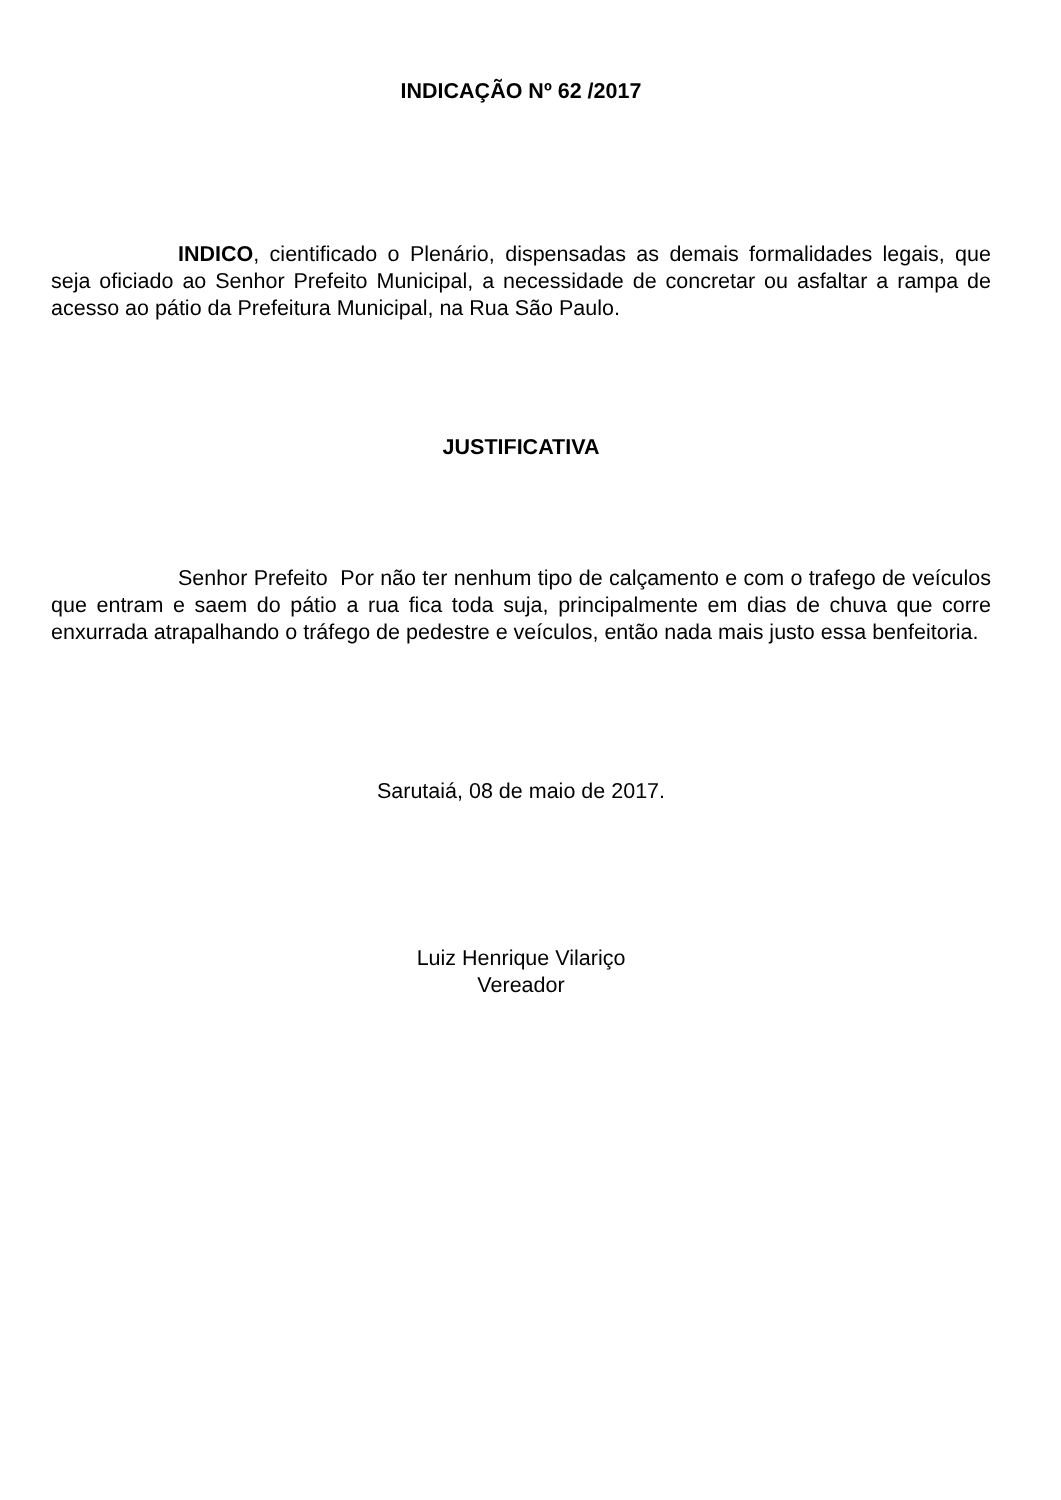INDICAÇÃO Nº 62 /2017
INDICO, cientificado o Plenário, dispensadas as demais formalidades legais, que seja oficiado ao Senhor Prefeito Municipal, a necessidade de concretar ou asfaltar a rampa de acesso ao pátio da Prefeitura Municipal, na Rua São Paulo.
JUSTIFICATIVA
Senhor Prefeito Por não ter nenhum tipo de calçamento e com o trafego de veículos que entram e saem do pátio a rua fica toda suja, principalmente em dias de chuva que corre enxurrada atrapalhando o tráfego de pedestre e veículos, então nada mais justo essa benfeitoria.
Sarutaiá, 08 de maio de 2017.
Luiz Henrique Vilariço
Vereador